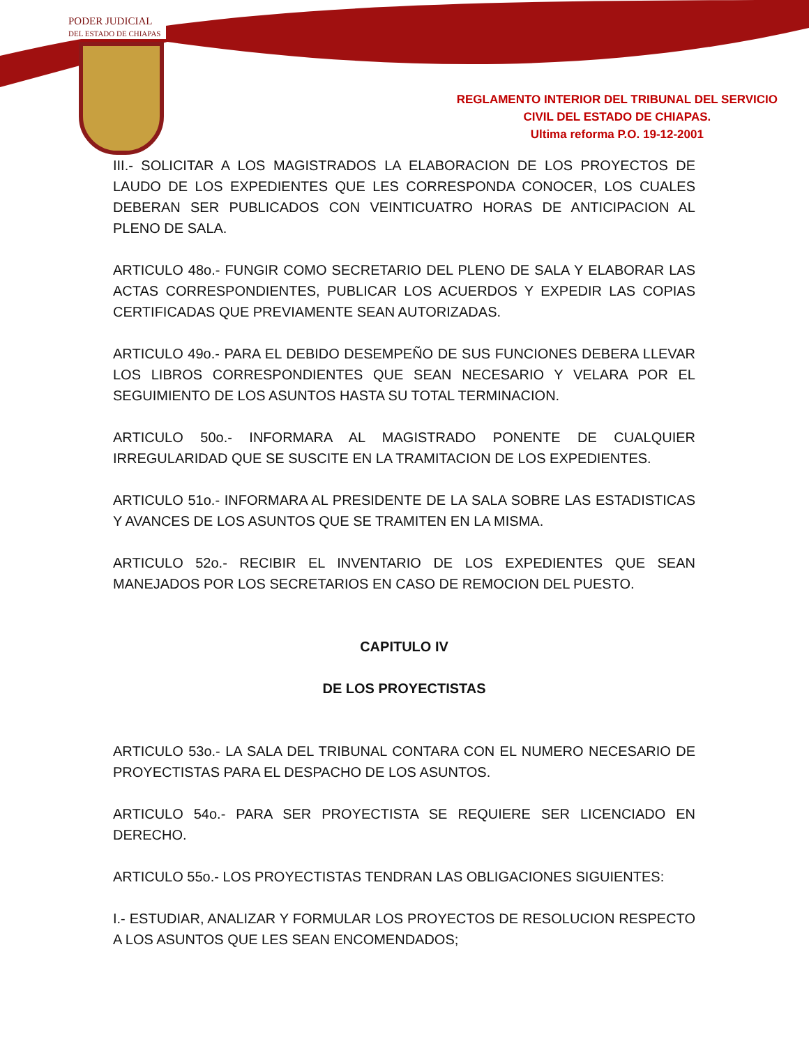PODER JUDICIAL
DEL ESTADO DE CHIAPAS
REGLAMENTO INTERIOR DEL TRIBUNAL DEL SERVICIO
CIVIL DEL ESTADO DE CHIAPAS.
Ultima reforma P.O. 19-12-2001
III.- SOLICITAR A LOS MAGISTRADOS LA ELABORACION DE LOS PROYECTOS DE LAUDO DE LOS EXPEDIENTES QUE LES CORRESPONDA CONOCER, LOS CUALES DEBERAN SER PUBLICADOS CON VEINTICUATRO HORAS DE ANTICIPACION AL PLENO DE SALA.
ARTICULO 48o.- FUNGIR COMO SECRETARIO DEL PLENO DE SALA Y ELABORAR LAS ACTAS CORRESPONDIENTES, PUBLICAR LOS ACUERDOS Y EXPEDIR LAS COPIAS CERTIFICADAS QUE PREVIAMENTE SEAN AUTORIZADAS.
ARTICULO 49o.- PARA EL DEBIDO DESEMPEÑO DE SUS FUNCIONES DEBERA LLEVAR LOS LIBROS CORRESPONDIENTES QUE SEAN NECESARIO Y VELARA POR EL SEGUIMIENTO DE LOS ASUNTOS HASTA SU TOTAL TERMINACION.
ARTICULO 50o.- INFORMARA AL MAGISTRADO PONENTE DE CUALQUIER IRREGULARIDAD QUE SE SUSCITE EN LA TRAMITACION DE LOS EXPEDIENTES.
ARTICULO 51o.- INFORMARA AL PRESIDENTE DE LA SALA SOBRE LAS ESTADISTICAS Y AVANCES DE LOS ASUNTOS QUE SE TRAMITEN EN LA MISMA.
ARTICULO 52o.- RECIBIR EL INVENTARIO DE LOS EXPEDIENTES QUE SEAN MANEJADOS POR LOS SECRETARIOS EN CASO DE REMOCION DEL PUESTO.
CAPITULO IV
DE LOS PROYECTISTAS
ARTICULO 53o.- LA SALA DEL TRIBUNAL CONTARA CON EL NUMERO NECESARIO DE PROYECTISTAS PARA EL DESPACHO DE LOS ASUNTOS.
ARTICULO 54o.- PARA SER PROYECTISTA SE REQUIERE SER LICENCIADO EN DERECHO.
ARTICULO 55o.- LOS PROYECTISTAS TENDRAN LAS OBLIGACIONES SIGUIENTES:
I.- ESTUDIAR, ANALIZAR Y FORMULAR LOS PROYECTOS DE RESOLUCION RESPECTO A LOS ASUNTOS QUE LES SEAN ENCOMENDADOS;